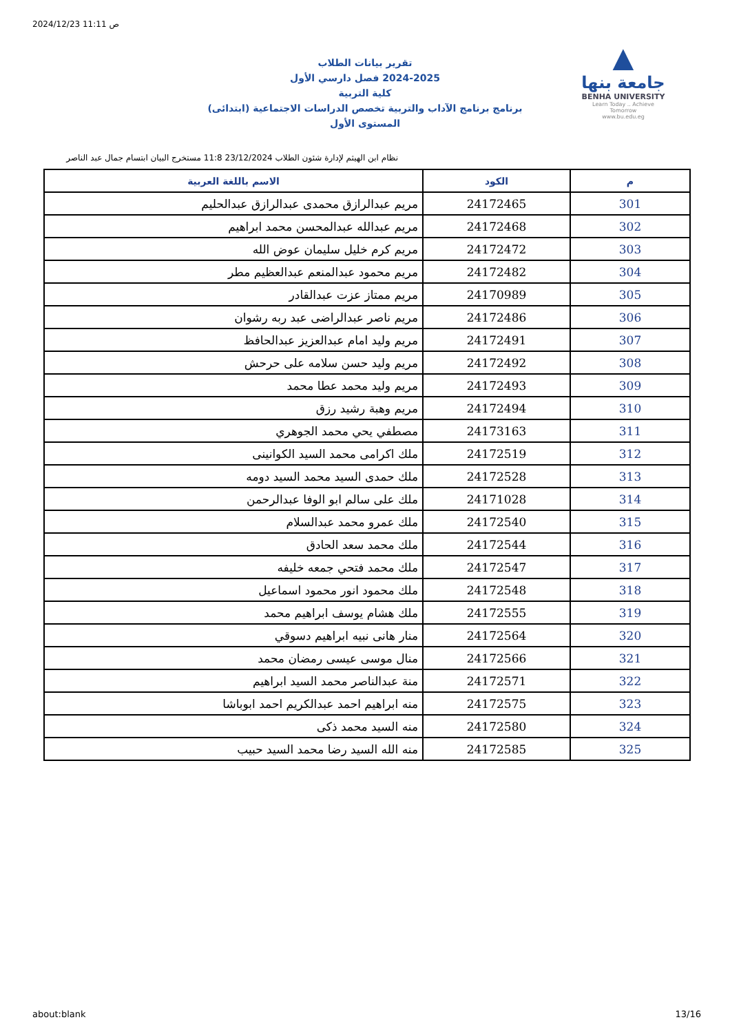2024/12/23 11:11 ص
تقرير بيانات الطلاب
2024-2025 فصل دارسي الأول
كلية التربية
برنامج برنامج الآداب والتربية تخصص الدراسات الاجتماعية (ابتدائى)
المستوى الأول
▲
جامعة بنها
BENHA UNIVERSITY
Learn Today .. Achieve Tomorrow
www.bu.edu.eg
نظام ابن الهيثم لإدارة شئون الطلاب 23/12/2024 11:8 مستخرج البيان ابتسام جمال عبد الناصر
| م | الكود | الاسم باللغة العربية |
| --- | --- | --- |
| 301 | 24172465 | مريم عبدالرازق محمدى عبدالرازق عبدالحليم |
| 302 | 24172468 | مريم عبدالله عبدالمحسن محمد ابراهيم |
| 303 | 24172472 | مريم كرم خليل سليمان عوض الله |
| 304 | 24172482 | مريم محمود عبدالمنعم عبدالعظيم مطر |
| 305 | 24170989 | مريم ممتاز عزت عبدالقادر |
| 306 | 24172486 | مريم ناصر عبدالراضى عبد ربه رشوان |
| 307 | 24172491 | مريم وليد امام عبدالعزيز عبدالحافظ |
| 308 | 24172492 | مريم وليد حسن سلامه على حرحش |
| 309 | 24172493 | مريم وليد محمد عطا محمد |
| 310 | 24172494 | مريم وهبة رشيد رزق |
| 311 | 24173163 | مصطفي يحي محمد الجوهري |
| 312 | 24172519 | ملك اكرامى محمد السيد الكوانينى |
| 313 | 24172528 | ملك حمدى السيد محمد السيد دومه |
| 314 | 24171028 | ملك على سالم ابو الوفا عبدالرحمن |
| 315 | 24172540 | ملك عمرو محمد عبدالسلام |
| 316 | 24172544 | ملك محمد سعد الحادق |
| 317 | 24172547 | ملك محمد فتحي جمعه خليفه |
| 318 | 24172548 | ملك محمود انور محمود اسماعيل |
| 319 | 24172555 | ملك هشام يوسف ابراهيم محمد |
| 320 | 24172564 | منار هانى نبيه ابراهيم دسوقي |
| 321 | 24172566 | منال موسى عيسى رمضان محمد |
| 322 | 24172571 | منة عبدالناصر محمد السيد ابراهيم |
| 323 | 24172575 | منه ابراهيم احمد عبدالكريم احمد ابوباشا |
| 324 | 24172580 | منه السيد محمد ذكى |
| 325 | 24172585 | منه الله السيد رضا محمد السيد حبيب |
about:blank 13/16